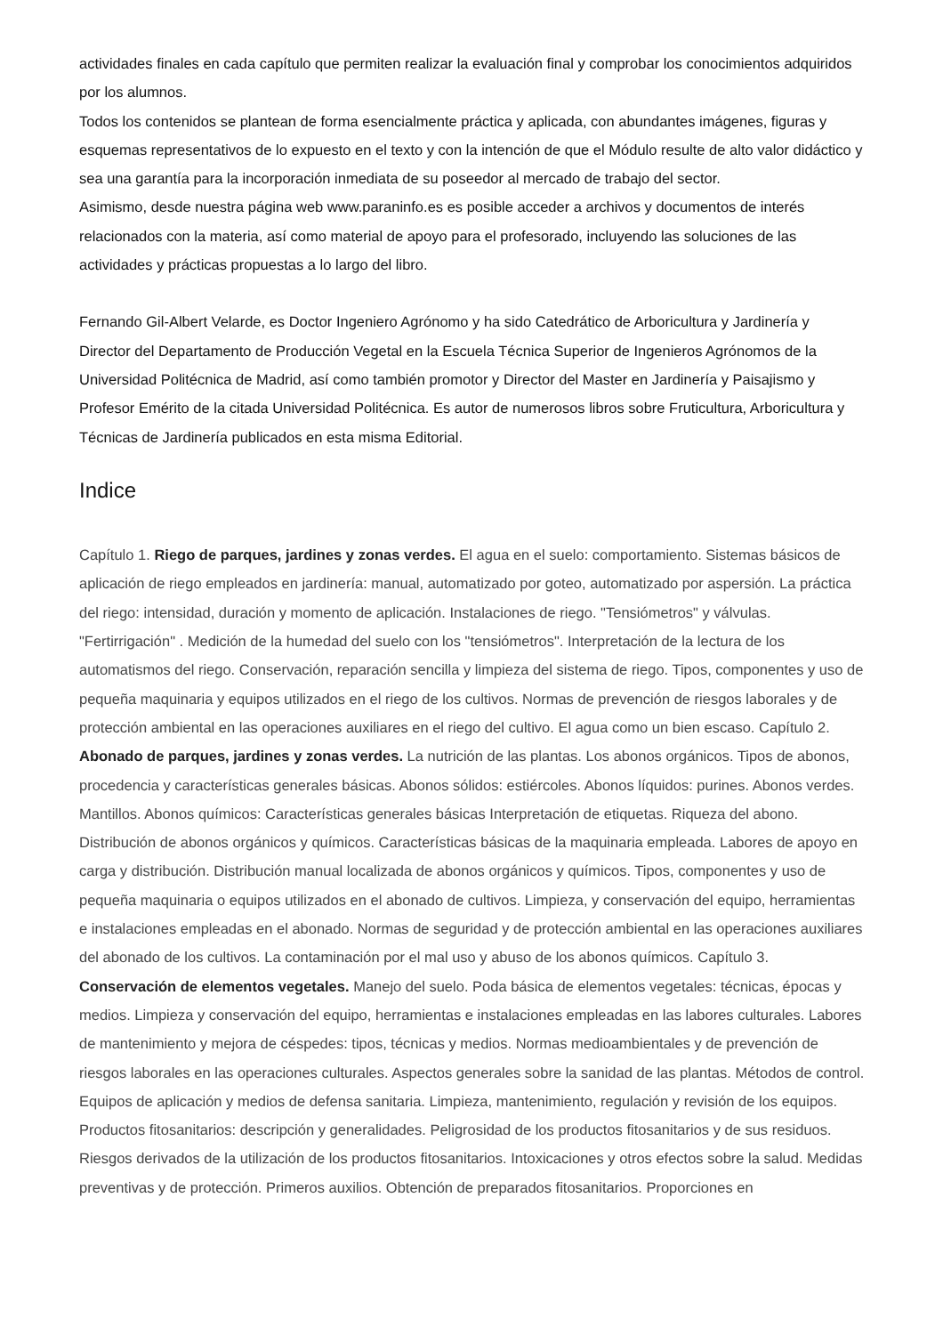actividades finales en cada capítulo que permiten realizar la evaluación final y comprobar los conocimientos adquiridos por los alumnos.
Todos los contenidos se plantean de forma esencialmente práctica y aplicada, con abundantes imágenes, figuras y esquemas representativos de lo expuesto en el texto y con la intención de que el Módulo resulte de alto valor didáctico y sea una garantía para la incorporación inmediata de su poseedor al mercado de trabajo del sector.
Asimismo, desde nuestra página web www.paraninfo.es es posible acceder a archivos y documentos de interés relacionados con la materia, así como material de apoyo para el profesorado, incluyendo las soluciones de las actividades y prácticas propuestas a lo largo del libro.
Fernando Gil-Albert Velarde, es Doctor Ingeniero Agrónomo y ha sido Catedrático de Arboricultura y Jardinería y Director del Departamento de Producción Vegetal en la Escuela Técnica Superior de Ingenieros Agrónomos de la Universidad Politécnica de Madrid, así como también promotor y Director del Master en Jardinería y Paisajismo y Profesor Emérito de la citada Universidad Politécnica. Es autor de numerosos libros sobre Fruticultura, Arboricultura y Técnicas de Jardinería publicados en esta misma Editorial.
Indice
Capítulo 1. Riego de parques, jardines y zonas verdes. El agua en el suelo: comportamiento. Sistemas básicos de aplicación de riego empleados en jardinería: manual, automatizado por goteo, automatizado por aspersión. La práctica del riego: intensidad, duración y momento de aplicación. Instalaciones de riego. "Tensiómetros" y válvulas. "Fertirrigación" . Medición de la humedad del suelo con los "tensiómetros". Interpretación de la lectura de los automatismos del riego. Conservación, reparación sencilla y limpieza del sistema de riego. Tipos, componentes y uso de pequeña maquinaria y equipos utilizados en el riego de los cultivos. Normas de prevención de riesgos laborales y de protección ambiental en las operaciones auxiliares en el riego del cultivo. El agua como un bien escaso. Capítulo 2. Abonado de parques, jardines y zonas verdes. La nutrición de las plantas. Los abonos orgánicos. Tipos de abonos, procedencia y características generales básicas. Abonos sólidos: estiércoles. Abonos líquidos: purines. Abonos verdes. Mantillos. Abonos químicos: Características generales básicas Interpretación de etiquetas. Riqueza del abono. Distribución de abonos orgánicos y químicos. Características básicas de la maquinaria empleada. Labores de apoyo en carga y distribución. Distribución manual localizada de abonos orgánicos y químicos. Tipos, componentes y uso de pequeña maquinaria o equipos utilizados en el abonado de cultivos. Limpieza, y conservación del equipo, herramientas e instalaciones empleadas en el abonado. Normas de seguridad y de protección ambiental en las operaciones auxiliares del abonado de los cultivos. La contaminación por el mal uso y abuso de los abonos químicos. Capítulo 3. Conservación de elementos vegetales. Manejo del suelo. Poda básica de elementos vegetales: técnicas, épocas y medios. Limpieza y conservación del equipo, herramientas e instalaciones empleadas en las labores culturales. Labores de mantenimiento y mejora de céspedes: tipos, técnicas y medios. Normas medioambientales y de prevención de riesgos laborales en las operaciones culturales. Aspectos generales sobre la sanidad de las plantas. Métodos de control. Equipos de aplicación y medios de defensa sanitaria. Limpieza, mantenimiento, regulación y revisión de los equipos. Productos fitosanitarios: descripción y generalidades. Peligrosidad de los productos fitosanitarios y de sus residuos. Riesgos derivados de la utilización de los productos fitosanitarios. Intoxicaciones y otros efectos sobre la salud. Medidas preventivas y de protección. Primeros auxilios. Obtención de preparados fitosanitarios. Proporciones en